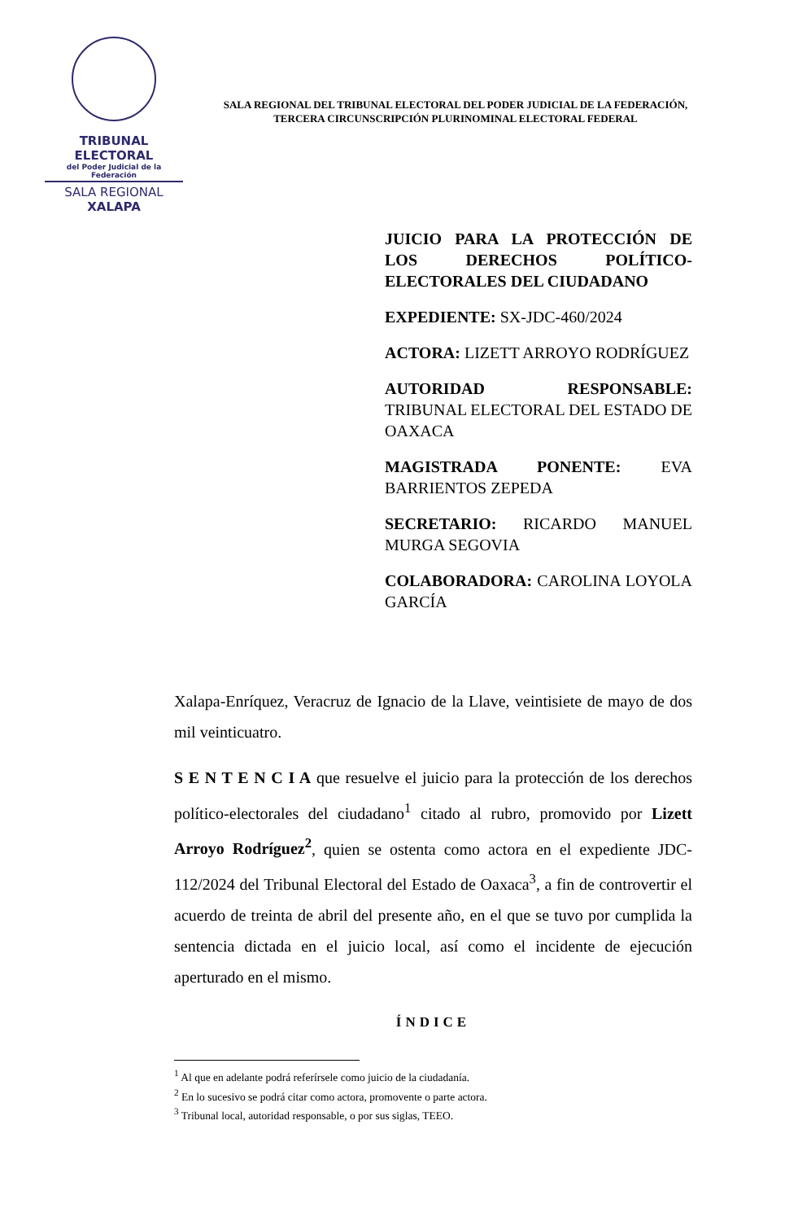TRIBUNAL ELECTORAL
del Poder Judicial de la Federación
SALA REGIONAL
XALAPA
SALA REGIONAL DEL TRIBUNAL ELECTORAL DEL PODER JUDICIAL DE LA FEDERACIÓN,
TERCERA CIRCUNSCRIPCIÓN PLURINOMINAL ELECTORAL FEDERAL
JUICIO PARA LA PROTECCIÓN DE LOS DERECHOS POLÍTICO-ELECTORALES DEL CIUDADANO
EXPEDIENTE: SX-JDC-460/2024
ACTORA: LIZETT ARROYO RODRÍGUEZ
AUTORIDAD RESPONSABLE: TRIBUNAL ELECTORAL DEL ESTADO DE OAXACA
MAGISTRADA PONENTE: EVA BARRIENTOS ZEPEDA
SECRETARIO: RICARDO MANUEL MURGA SEGOVIA
COLABORADORA: CAROLINA LOYOLA GARCÍA
Xalapa-Enríquez, Veracruz de Ignacio de la Llave, veintisiete de mayo de dos mil veinticuatro.
S E N T E N C I A que resuelve el juicio para la protección de los derechos político-electorales del ciudadano<sup>1</sup> citado al rubro, promovido por Lizett Arroyo Rodríguez<sup>2</sup>, quien se ostenta como actora en el expediente JDC-112/2024 del Tribunal Electoral del Estado de Oaxaca<sup>3</sup>, a fin de controvertir el acuerdo de treinta de abril del presente año, en el que se tuvo por cumplida la sentencia dictada en el juicio local, así como el incidente de ejecución aperturado en el mismo.
ÍNDICE
<sup>1</sup> Al que en adelante podrá referírsele como juicio de la ciudadanía.
<sup>2</sup> En lo sucesivo se podrá citar como actora, promovente o parte actora.
<sup>3</sup> Tribunal local, autoridad responsable, o por sus siglas, TEEO.